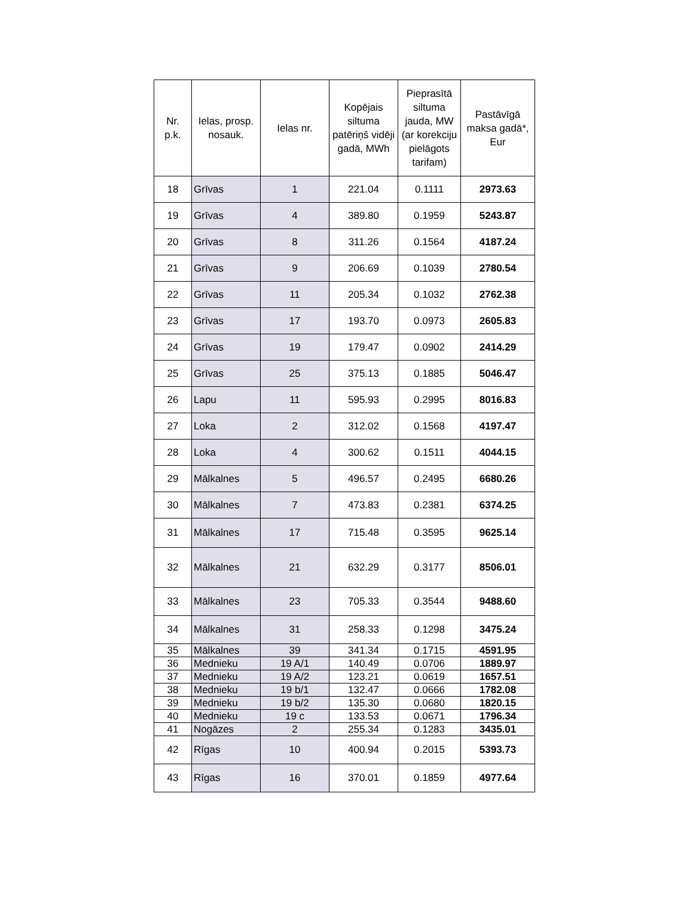| Nr. p.k. | Ielas, prosp. nosauk. | Ielas nr. | Kopējais siltuma patēriņš vidēji gadā, MWh | Pieprasītā siltuma jauda, MW (ar korekciju pielāgots tarifam) | Pastāvīgā maksa gadā*, Eur |
| --- | --- | --- | --- | --- | --- |
| 18 | Grīvas | 1 | 221.04 | 0.1111 | 2973.63 |
| 19 | Grīvas | 4 | 389.80 | 0.1959 | 5243.87 |
| 20 | Grīvas | 8 | 311.26 | 0.1564 | 4187.24 |
| 21 | Grīvas | 9 | 206.69 | 0.1039 | 2780.54 |
| 22 | Grīvas | 11 | 205.34 | 0.1032 | 2762.38 |
| 23 | Grīvas | 17 | 193.70 | 0.0973 | 2605.83 |
| 24 | Grīvas | 19 | 179.47 | 0.0902 | 2414.29 |
| 25 | Grīvas | 25 | 375.13 | 0.1885 | 5046.47 |
| 26 | Lapu | 11 | 595.93 | 0.2995 | 8016.83 |
| 27 | Loka | 2 | 312.02 | 0.1568 | 4197.47 |
| 28 | Loka | 4 | 300.62 | 0.1511 | 4044.15 |
| 29 | Mālkalnes | 5 | 496.57 | 0.2495 | 6680.26 |
| 30 | Mālkalnes | 7 | 473.83 | 0.2381 | 6374.25 |
| 31 | Mālkalnes | 17 | 715.48 | 0.3595 | 9625.14 |
| 32 | Mālkalnes | 21 | 632.29 | 0.3177 | 8506.01 |
| 33 | Mālkalnes | 23 | 705.33 | 0.3544 | 9488.60 |
| 34 | Mālkalnes | 31 | 258.33 | 0.1298 | 3475.24 |
| 35 | Mālkalnes | 39 | 341.34 | 0.1715 | 4591.95 |
| 36 | Mednieku | 19 A/1 | 140.49 | 0.0706 | 1889.97 |
| 37 | Mednieku | 19 A/2 | 123.21 | 0.0619 | 1657.51 |
| 38 | Mednieku | 19 b/1 | 132.47 | 0.0666 | 1782.08 |
| 39 | Mednieku | 19 b/2 | 135.30 | 0.0680 | 1820.15 |
| 40 | Mednieku | 19 c | 133.53 | 0.0671 | 1796.34 |
| 41 | Nogāzes | 2 | 255.34 | 0.1283 | 3435.01 |
| 42 | Rīgas | 10 | 400.94 | 0.2015 | 5393.73 |
| 43 | Rīgas | 16 | 370.01 | 0.1859 | 4977.64 |